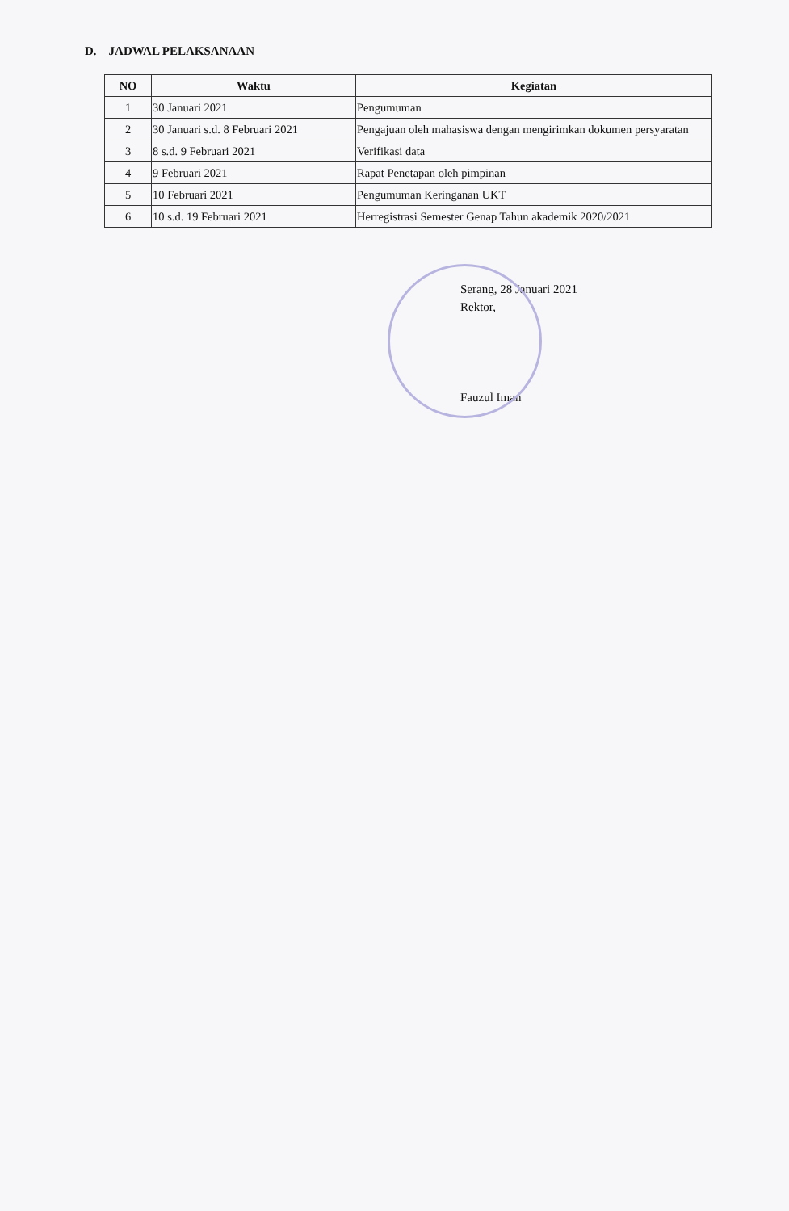D. JADWAL PELAKSANAAN
| NO | Waktu | Kegiatan |
| --- | --- | --- |
| 1 | 30 Januari 2021 | Pengumuman |
| 2 | 30 Januari s.d. 8 Februari 2021 | Pengajuan oleh mahasiswa dengan mengirimkan dokumen persyaratan |
| 3 | 8 s.d. 9 Februari 2021 | Verifikasi data |
| 4 | 9 Februari 2021 | Rapat Penetapan oleh pimpinan |
| 5 | 10 Februari 2021 | Pengumuman Keringanan UKT |
| 6 | 10 s.d. 19 Februari 2021 | Herregistrasi Semester Genap Tahun akademik 2020/2021 |
Serang, 28 Januari 2021
Rektor,
Fauzul Iman